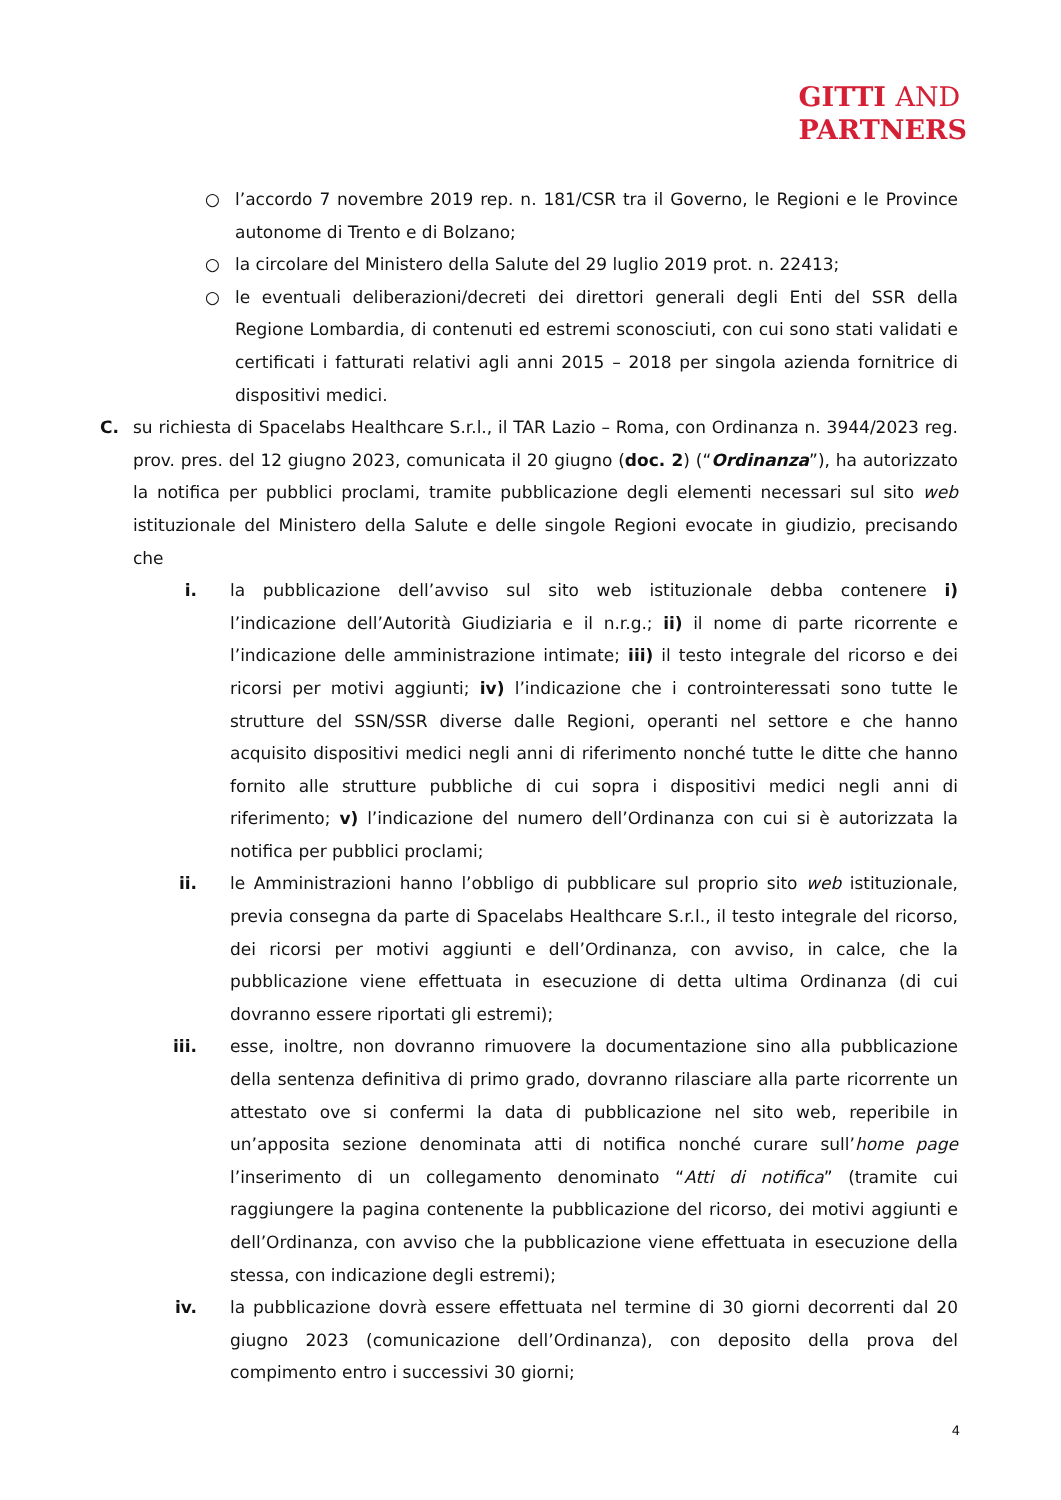GITTI AND
PARTNERS
○ l’accordo 7 novembre 2019 rep. n. 181/CSR tra il Governo, le Regioni e le Province autonome di Trento e di Bolzano;
○ la circolare del Ministero della Salute del 29 luglio 2019 prot. n. 22413;
○ le eventuali deliberazioni/decreti dei direttori generali degli Enti del SSR della Regione Lombardia, di contenuti ed estremi sconosciuti, con cui sono stati validati e certificati i fatturati relativi agli anni 2015 – 2018 per singola azienda fornitrice di dispositivi medici.
C. su richiesta di Spacelabs Healthcare S.r.l., il TAR Lazio – Roma, con Ordinanza n. 3944/2023 reg. prov. pres. del 12 giugno 2023, comunicata il 20 giugno (doc. 2) (“Ordinanza”), ha autorizzato la notifica per pubblici proclami, tramite pubblicazione degli elementi necessari sul sito web istituzionale del Ministero della Salute e delle singole Regioni evocate in giudizio, precisando che
i. la pubblicazione dell’avviso sul sito web istituzionale debba contenere i) l’indicazione dell’Autorità Giudiziaria e il n.r.g.; ii) il nome di parte ricorrente e l’indicazione delle amministrazione intimate; iii) il testo integrale del ricorso e dei ricorsi per motivi aggiunti; iv) l’indicazione che i controinteressati sono tutte le strutture del SSN/SSR diverse dalle Regioni, operanti nel settore e che hanno acquisito dispositivi medici negli anni di riferimento nonché tutte le ditte che hanno fornito alle strutture pubbliche di cui sopra i dispositivi medici negli anni di riferimento; v) l’indicazione del numero dell’Ordinanza con cui si è autorizzata la notifica per pubblici proclami;
ii. le Amministrazioni hanno l’obbligo di pubblicare sul proprio sito web istituzionale, previa consegna da parte di Spacelabs Healthcare S.r.l., il testo integrale del ricorso, dei ricorsi per motivi aggiunti e dell’Ordinanza, con avviso, in calce, che la pubblicazione viene effettuata in esecuzione di detta ultima Ordinanza (di cui dovranno essere riportati gli estremi);
iii. esse, inoltre, non dovranno rimuovere la documentazione sino alla pubblicazione della sentenza definitiva di primo grado, dovranno rilasciare alla parte ricorrente un attestato ove si confermi la data di pubblicazione nel sito web, reperibile in un’apposita sezione denominata atti di notifica nonché curare sull’home page l’inserimento di un collegamento denominato “Atti di notifica” (tramite cui raggiungere la pagina contenente la pubblicazione del ricorso, dei motivi aggiunti e dell’Ordinanza, con avviso che la pubblicazione viene effettuata in esecuzione della stessa, con indicazione degli estremi);
iv. la pubblicazione dovrà essere effettuata nel termine di 30 giorni decorrenti dal 20 giugno 2023 (comunicazione dell’Ordinanza), con deposito della prova del compimento entro i successivi 30 giorni;
4